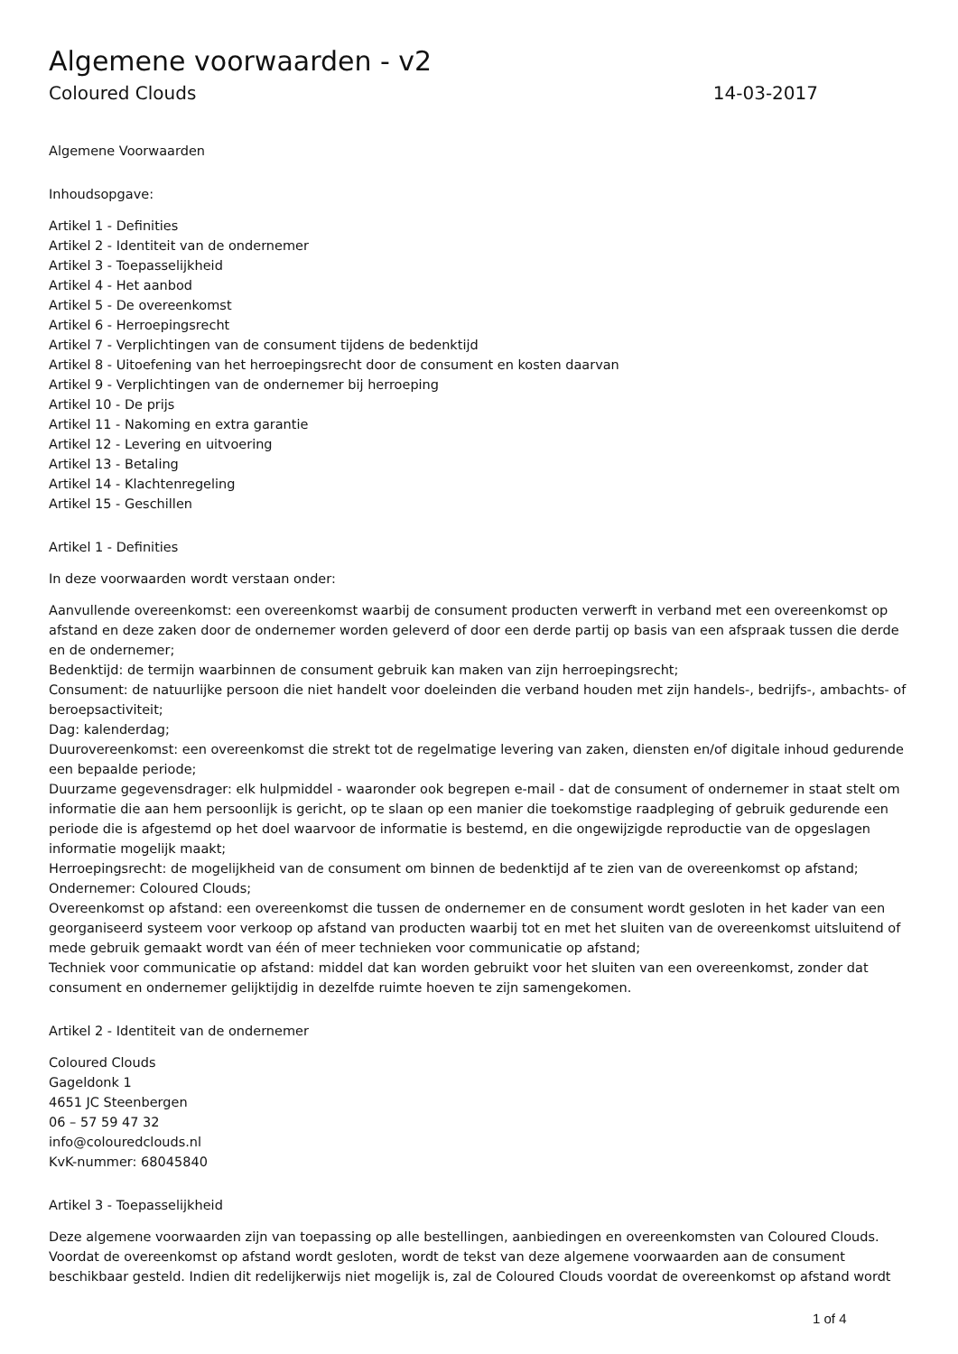Algemene voorwaarden - v2
Coloured Clouds 14-03-2017
Algemene Voorwaarden
Inhoudsopgave:
Artikel 1 - Definities
Artikel 2 - Identiteit van de ondernemer
Artikel 3 - Toepasselijkheid
Artikel 4 - Het aanbod
Artikel 5 - De overeenkomst
Artikel 6 - Herroepingsrecht
Artikel 7 - Verplichtingen van de consument tijdens de bedenktijd
Artikel 8 - Uitoefening van het herroepingsrecht door de consument en kosten daarvan
Artikel 9 - Verplichtingen van de ondernemer bij herroeping
Artikel 10 - De prijs
Artikel 11 - Nakoming en extra garantie
Artikel 12 - Levering en uitvoering
Artikel 13 - Betaling
Artikel 14 - Klachtenregeling
Artikel 15 - Geschillen
Artikel 1 - Definities
In deze voorwaarden wordt verstaan onder:
Aanvullende overeenkomst: een overeenkomst waarbij de consument producten verwerft in verband met een overeenkomst op afstand en deze zaken door de ondernemer worden geleverd of door een derde partij op basis van een afspraak tussen die derde en de ondernemer;
Bedenktijd: de termijn waarbinnen de consument gebruik kan maken van zijn herroepingsrecht;
Consument: de natuurlijke persoon die niet handelt voor doeleinden die verband houden met zijn handels-, bedrijfs-, ambachts- of beroepsactiviteit;
Dag: kalenderdag;
Duurovereenkomst: een overeenkomst die strekt tot de regelmatige levering van zaken, diensten en/of digitale inhoud gedurende een bepaalde periode;
Duurzame gegevensdrager: elk hulpmiddel - waaronder ook begrepen e-mail - dat de consument of ondernemer in staat stelt om informatie die aan hem persoonlijk is gericht, op te slaan op een manier die toekomstige raadpleging of gebruik gedurende een periode die is afgestemd op het doel waarvoor de informatie is bestemd, en die ongewijzigde reproductie van de opgeslagen informatie mogelijk maakt;
Herroepingsrecht: de mogelijkheid van de consument om binnen de bedenktijd af te zien van de overeenkomst op afstand;
Ondernemer: Coloured Clouds;
Overeenkomst op afstand: een overeenkomst die tussen de ondernemer en de consument wordt gesloten in het kader van een georganiseerd systeem voor verkoop op afstand van producten waarbij tot en met het sluiten van de overeenkomst uitsluitend of mede gebruik gemaakt wordt van één of meer technieken voor communicatie op afstand;
Techniek voor communicatie op afstand: middel dat kan worden gebruikt voor het sluiten van een overeenkomst, zonder dat consument en ondernemer gelijktijdig in dezelfde ruimte hoeven te zijn samengekomen.
Artikel 2 - Identiteit van de ondernemer
Coloured Clouds
Gageldonk 1
4651 JC Steenbergen
06 – 57 59 47 32
info@colouredclouds.nl
KvK-nummer: 68045840
Artikel 3 - Toepasselijkheid
Deze algemene voorwaarden zijn van toepassing op alle bestellingen, aanbiedingen en overeenkomsten van Coloured Clouds. Voordat de overeenkomst op afstand wordt gesloten, wordt de tekst van deze algemene voorwaarden aan de consument beschikbaar gesteld. Indien dit redelijkerwijs niet mogelijk is, zal de Coloured Clouds voordat de overeenkomst op afstand wordt
1 of 4